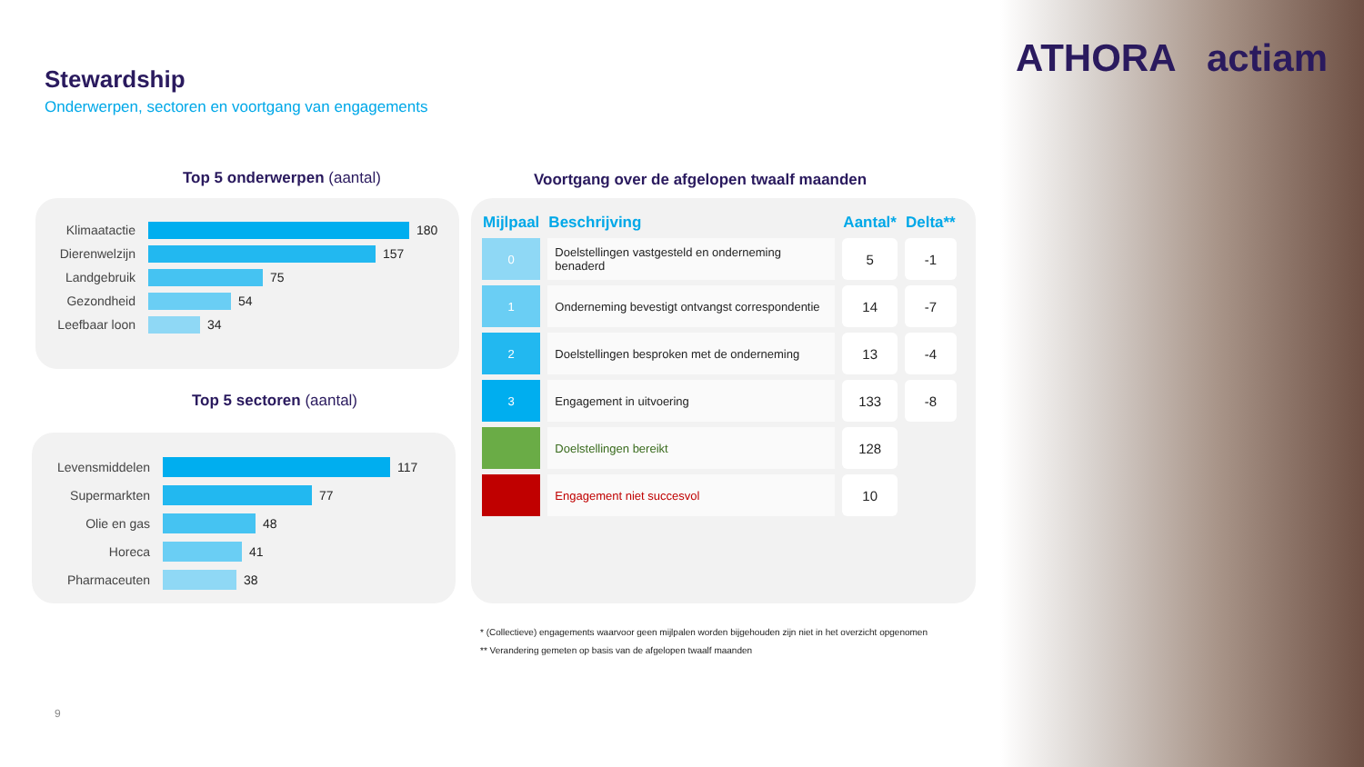ATHORA actiam Stewardship
Onderwerpen, sectoren en voortgang van engagements
Top 5 onderwerpen (aantal)
Klimaatactie 180
Dierenwelzijn 157
Landgebruik 75
Gezondheid 54
Leefbaar loon 34
Top 5 sectoren (aantal)
Levensmiddelen 117
Supermarkten 77
Olie en gas 48
Horeca 41
Pharmaceuten 38
Voortgang over de afgelopen twaalf maanden
| Mijlpaal | Beschrijving | Aantal* | Delta** |
| --- | --- | --- | --- |
| 0 | Doelstellingen vastgesteld en onderneming benaderd | 5 | -1 |
| 1 | Onderneming bevestigt ontvangst correspondentie | 14 | -7 |
| 2 | Doelstellingen besproken met de onderneming | 13 | -4 |
| 3 | Engagement in uitvoering | 133 | -8 |
| | Doelstellingen bereikt | 128 | |
| | Engagement niet succesvol | 10 | |
* (Collectieve) engagements waarvoor geen mijlpalen worden bijgehouden zijn niet in het overzicht opgenomen
** Verandering gemeten op basis van de afgelopen twaalf maanden
9